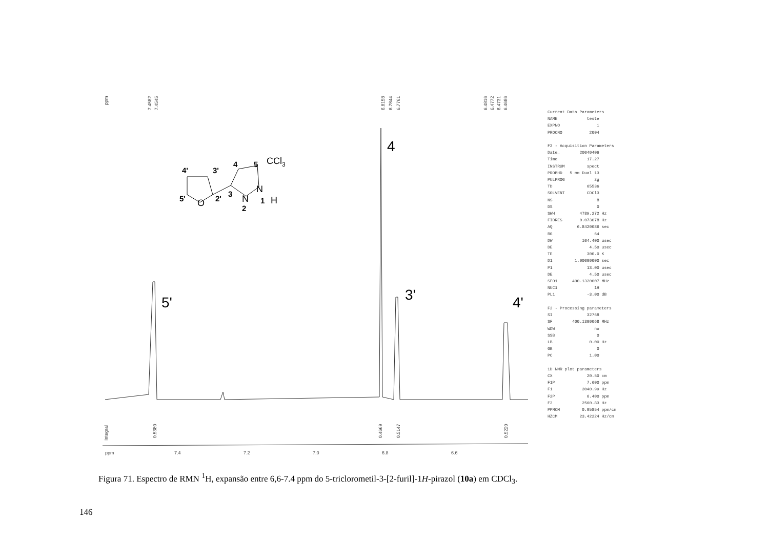ppm
7.4582
7.4545
6.8158
6.7844
6.7761
6.4816
6.4772
6.4731
6.4686
Integral
0.5380
0.4669
0.5147
0.5220
ppm
7.4
7.2
7.0
6.8
6.6
4
5'
3'
4'
4'
3'
4
5
5'
2'
3
1
2
CCl3
O
N
N
H
Current Data Parameters NAME teste EXPNO 1 PROCNO 2004 F2 - Acquisition Parameters Date_ 20040406 Time 17.27 INSTRUM spect PROBHD 5 mm Dual 13 PULPROG zg TD 65536 SOLVENT CDCl3 NS 8 DS 0 SWH 4789.272 Hz FIDRES 0.073078 Hz AQ 6.8420086 sec RG 64 DW 104.400 usec DE 4.50 usec TE 300.0 K D1 1.00000000 sec P1 13.00 usec DE 4.50 usec SFO1 400.1320007 MHz NUC1 1H PL1 -3.00 dB F2 - Processing parameters SI 32768 SF 400.1300068 MHz WDW no SSB 0 LB 0.00 Hz GB 0 PC 1.00 1D NMR plot parameters CX 20.50 cm F1P 7.600 ppm F1 3040.99 Hz F2P 6.400 ppm F2 2560.83 Hz PPMCM 0.05854 ppm/cm HZCM 23.42224 Hz/cm
Figura 71. Espectro de RMN <sup>1</sup>H, expansão entre 6,6-7.4 ppm do 5-triclorometil-3-[2-furil]-1H-pirazol (10a) em CDCl<sub>3</sub>.
146